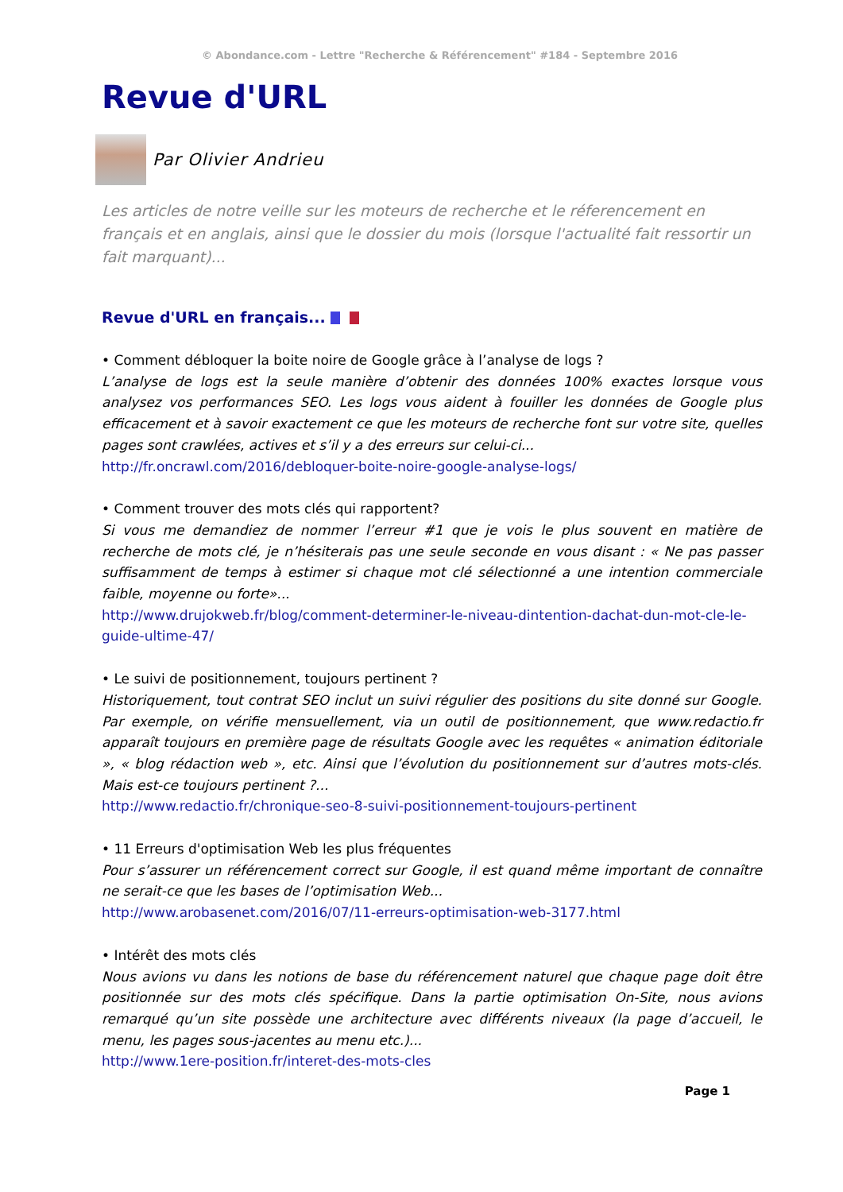© Abondance.com - Lettre "Recherche & Référencement" #184 - Septembre 2016
Revue d'URL
Par Olivier Andrieu
Les articles de notre veille sur les moteurs de recherche et le réferencement en français et en anglais, ainsi que le dossier du mois (lorsque l'actualité fait ressortir un fait marquant)...
Revue d'URL en français...
• Comment débloquer la boite noire de Google grâce à l’analyse de logs ?
L’analyse de logs est la seule manière d’obtenir des données 100% exactes lorsque vous analysez vos performances SEO. Les logs vous aident à fouiller les données de Google plus efficacement et à savoir exactement ce que les moteurs de recherche font sur votre site, quelles pages sont crawlées, actives et s’il y a des erreurs sur celui-ci...
http://fr.oncrawl.com/2016/debloquer-boite-noire-google-analyse-logs/
• Comment trouver des mots clés qui rapportent?
Si vous me demandiez de nommer l’erreur #1 que je vois le plus souvent en matière de recherche de mots clé, je n’hésiterais pas une seule seconde en vous disant : « Ne pas passer suffisamment de temps à estimer si chaque mot clé sélectionné a une intention commerciale faible, moyenne ou forte»...
http://www.drujokweb.fr/blog/comment-determiner-le-niveau-dintention-dachat-dun-mot-cle-le-guide-ultime-47/
• Le suivi de positionnement, toujours pertinent ?
Historiquement, tout contrat SEO inclut un suivi régulier des positions du site donné sur Google. Par exemple, on vérifie mensuellement, via un outil de positionnement, que www.redactio.fr apparaît toujours en première page de résultats Google avec les requêtes « animation éditoriale », « blog rédaction web », etc. Ainsi que l’évolution du positionnement sur d’autres mots-clés. Mais est-ce toujours pertinent ?...
http://www.redactio.fr/chronique-seo-8-suivi-positionnement-toujours-pertinent
• 11 Erreurs d'optimisation Web les plus fréquentes
Pour s’assurer un référencement correct sur Google, il est quand même important de connaître ne serait-ce que les bases de l’optimisation Web...
http://www.arobasenet.com/2016/07/11-erreurs-optimisation-web-3177.html
• Intérêt des mots clés
Nous avions vu dans les notions de base du référencement naturel que chaque page doit être positionnée sur des mots clés spécifique. Dans la partie optimisation On-Site, nous avions remarqué qu’un site possède une architecture avec différents niveaux (la page d’accueil, le menu, les pages sous-jacentes au menu etc.)...
http://www.1ere-position.fr/interet-des-mots-cles
Page 1